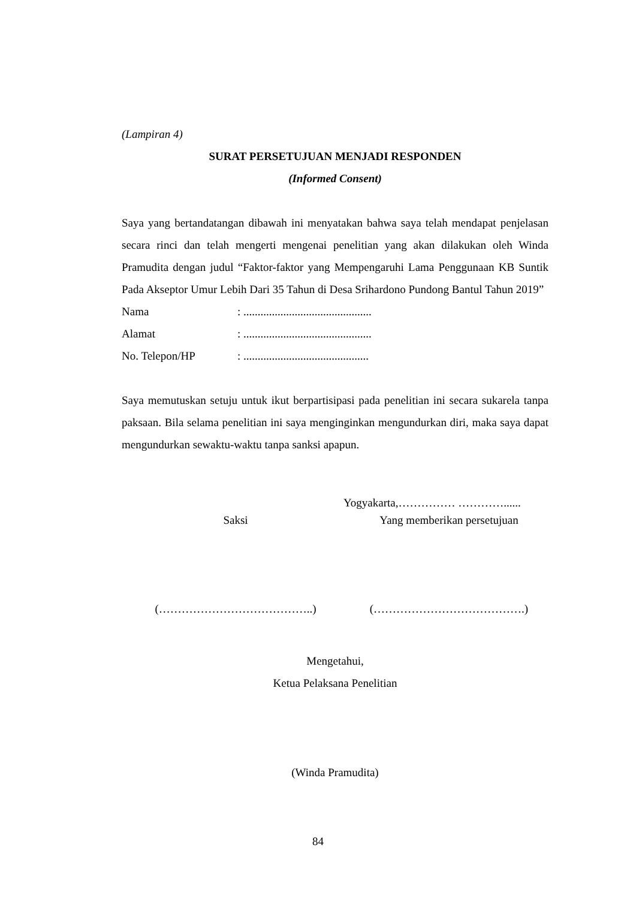(Lampiran 4)
SURAT PERSETUJUAN MENJADI RESPONDEN
(Informed Consent)
Saya yang bertandatangan dibawah ini menyatakan bahwa saya telah mendapat penjelasan secara rinci dan telah mengerti mengenai penelitian yang akan dilakukan oleh Winda Pramudita dengan judul “Faktor-faktor yang Mempengaruhi Lama Penggunaan KB Suntik Pada Akseptor Umur Lebih Dari 35 Tahun di Desa Srihardono Pundong Bantul Tahun 2019”
| Nama | : ............................................. |
| Alamat | : ............................................. |
| No. Telepon/HP | : ............................................ |
Saya memutuskan setuju untuk ikut berpartisipasi pada penelitian ini secara sukarela tanpa paksaan. Bila selama penelitian ini saya menginginkan mengundurkan diri, maka saya dapat mengundurkan sewaktu-waktu tanpa sanksi apapun.
Yogyakarta,…………… …………......
Saksi Yang memberikan persetujuan
(…………………………………..) (………………………………….)
Mengetahui,
Ketua Pelaksana Penelitian
(Winda Pramudita)
84